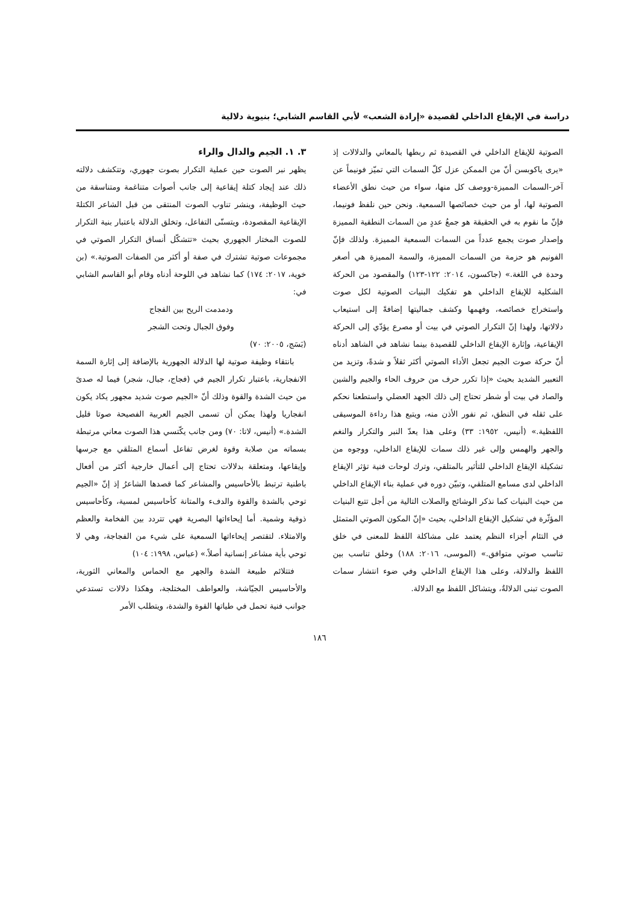دراسة في الإيقاع الداخلي لقصيدة «إرادة الشعب» لأبي القاسم الشابي؛ بنيوية دلالية
الصوتية للإيقاع الداخلي في القصيدة ثم ربطها بالمعاني والدلالات إذ «يرى ياكوبسن أنّ من الممكن عزل كلّ السمات التي تميّز فونيماً عن آخر-السمات المميزة-ووصف كل منها، سواء من حيث نطق الأعضاء الصوتية لها، أو من حيث خصائصها السمعية. ونحن حين نلفظ فونيما، فإنّ ما نقوم به في الحقيقة هو جمعُ عددٍ من السمات النطقية المميزة وإصدار صوت يجمع عدداً من السمات السمعية المميزة. ولذلك فإنّ الفونيم هو حزمة من السمات المميزة، والسمة المميزة هي أصغر وحدة في اللغة.» (جاكسون، ٢٠١٤: ١٢٢-١٢٣) والمقصود من الحركة الشكلية للإيقاع الداخلي هو تفكيك البنيات الصوتية لكل صوت واستخراج خصائصه، وفهمها وكشف جماليتها إضافةً إلى استيعاب دلالاتها، ولهذا إنّ التكرار الصوتي في بيت أو مصرع يؤدّي إلى الحركة الإيقاعية، وإثارة الإيقاع الداخلي للقصيدة بينما نشاهد في الشاهد أدناه أنّ حركة صوت الجيم تجعل الأداء الصوتي أكثر ثقلاً و شدةً، وتزيد من التعبير الشديد بحيث «إذا تكرر حرف من حروف الحاء والجيم والشين والصاد في بيت أو شطر تحتاج إلى ذلك الجهد العضلي واستطعنا نحكم على ثقله في النطق، ثم نفور الأذن منه، ويتبع هذا رداءة الموسيقى اللفظية.» (أنيس، ١٩٥٢: ٣٣) وعلى هذا يعدّ النبر والتكرار والنغم والجهر والهمس وإلى غير ذلك سمات للإيقاع الداخلي، ووجوه من تشكيلة الإيقاع الداخلي للتأثير بالمتلقي، وترك لوحات فنية تؤثر الإيقاع الداخلي لدى مسامع المتلقي، وتبيّن دوره في عملية بناء الإيقاع الداخلي من حيث البنيات كما نذكر الوشائج والصلات التالية من أجل تتبع البنيات المؤثّرة في تشكيل الإيقاع الداخلي، بحيث «إنّ المكون الصوتي المتمثل في التئام أجزاء النظم يعتمد على مشاكلة اللفظ للمعنى في خلق تناسب صوتي متوافق.» (الموسى، ٢٠١٦: ١٨٨) وخلق تناسب بين اللفظ والدلالة، وعلى هذا الإيقاع الداخلي وفي ضوء انتشار سمات الصوت تبنى الدلالةُ، ويتشاكل اللفظ مع الدلالة.
٣. ١. الجيم والدال والراء
يظهر نبر الصوت حين عملية التكرار بصوت جهوري، وتتكشف دلالته ذلك عند إيجاد كتلة إيقاعية إلى جانب أصوات متناغمة ومتناسقة من حيث الوظيفة، وينشر تناوب الصوت المنتقى من قبل الشاعر الكتلةَ الإيقاعية المقصودة، ويتسنّى التفاعل، وتخلق الدلالة باعتبار بنية التكرار للصوت المختار الجهوري بحيث «تتشكّل أنساق التكرار الصوتي في مجموعات صوتية تشترك في صفة أو أكثر من الصفات الصوتية.» (بن خوية، ٢٠١٧: ١٧٤) كما نشاهد في اللوحة أدناه وقام أبو القاسم الشابي في:
ودمدمت الريح بين الفجاج
وفوق الجبال وتحت الشجر
(بَسَج، ٢٠٠٥: ٧٠)
بانتقاء وظيفة صوتية لها الدلالة الجهورية بالإضافة إلى إثارة السمة الانفجارية، باعتبار تكرار الجيم في (فجاج، جبال، شجر) فيما له صدىً من حيث الشدة والقوة وذلك أنّ «الجيم صوت شديد مجهور يكاد يكون انفجاريا ولهذا يمكن أن تسمى الجيم العربية الفصيحة صوتا قليل الشدة.» (أنيس، لاتا: ٧٠) ومن جانب يكّتسي هذا الصوت معاني مرتبطة بسماته من صلابة وقوة لغرض تفاعل أسماع المتلقي مع جرسها وإيقاعها، ومتعلقة بدلالات تحتاج إلى أعمال خارجية أكثر من أفعال باطنية ترتبط بالأحاسيس والمشاعر كما قصدها الشاعرُ إذ إنّ «الجيم توحي بالشدة والقوة والدفء والمتانة كأحاسيس لمسية، وكأحاسيس ذوقية وشمية. أما إيحاءاتها البصرية فهي تتردد بين الفخامة والعظم والامتلاء. لتقتصر إيحاءاتها السمعية على شيء من الفجاجة، وهي لا توحي بأية مشاعر إنسانية أصلاً.» (عباس، ١٩٩٨: ١٠٤)
فتتلائم طبيعة الشدة والجهر مع الحماس والمعاني الثورية، والأحاسيس الجيّاشة، والعواطف المختلجة، وهكذا دلالات تستدعي جوانب فنية تحمل في طياتها القوة والشدة، ويتطلب الأمر
١٨٦